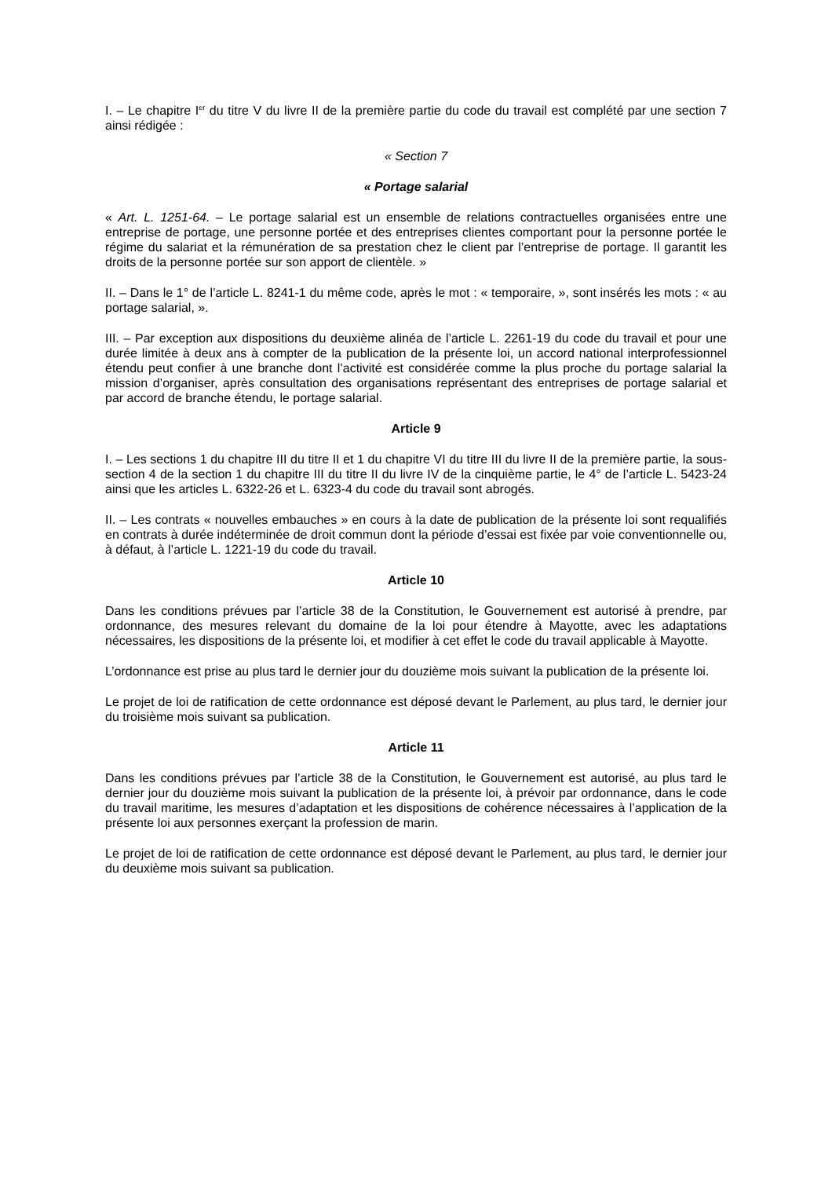I. – Le chapitre I<sup>er</sup> du titre V du livre II de la première partie du code du travail est complété par une section 7 ainsi rédigée :
« Section 7
« Portage salarial
« Art. L. 1251-64. – Le portage salarial est un ensemble de relations contractuelles organisées entre une entreprise de portage, une personne portée et des entreprises clientes comportant pour la personne portée le régime du salariat et la rémunération de sa prestation chez le client par l’entreprise de portage. Il garantit les droits de la personne portée sur son apport de clientèle. »
II. – Dans le 1° de l’article L. 8241-1 du même code, après le mot : « temporaire, », sont insérés les mots : « au portage salarial, ».
III. – Par exception aux dispositions du deuxième alinéa de l’article L. 2261-19 du code du travail et pour une durée limitée à deux ans à compter de la publication de la présente loi, un accord national interprofessionnel étendu peut confier à une branche dont l’activité est considérée comme la plus proche du portage salarial la mission d’organiser, après consultation des organisations représentant des entreprises de portage salarial et par accord de branche étendu, le portage salarial.
Article 9
I. – Les sections 1 du chapitre III du titre II et 1 du chapitre VI du titre III du livre II de la première partie, la sous-section 4 de la section 1 du chapitre III du titre II du livre IV de la cinquième partie, le 4° de l’article L. 5423-24 ainsi que les articles L. 6322-26 et L. 6323-4 du code du travail sont abrogés.
II. – Les contrats « nouvelles embauches » en cours à la date de publication de la présente loi sont requalifiés en contrats à durée indéterminée de droit commun dont la période d’essai est fixée par voie conventionnelle ou, à défaut, à l’article L. 1221-19 du code du travail.
Article 10
Dans les conditions prévues par l’article 38 de la Constitution, le Gouvernement est autorisé à prendre, par ordonnance, des mesures relevant du domaine de la loi pour étendre à Mayotte, avec les adaptations nécessaires, les dispositions de la présente loi, et modifier à cet effet le code du travail applicable à Mayotte.
L’ordonnance est prise au plus tard le dernier jour du douzième mois suivant la publication de la présente loi.
Le projet de loi de ratification de cette ordonnance est déposé devant le Parlement, au plus tard, le dernier jour du troisième mois suivant sa publication.
Article 11
Dans les conditions prévues par l’article 38 de la Constitution, le Gouvernement est autorisé, au plus tard le dernier jour du douzième mois suivant la publication de la présente loi, à prévoir par ordonnance, dans le code du travail maritime, les mesures d’adaptation et les dispositions de cohérence nécessaires à l’application de la présente loi aux personnes exerçant la profession de marin.
Le projet de loi de ratification de cette ordonnance est déposé devant le Parlement, au plus tard, le dernier jour du deuxième mois suivant sa publication.